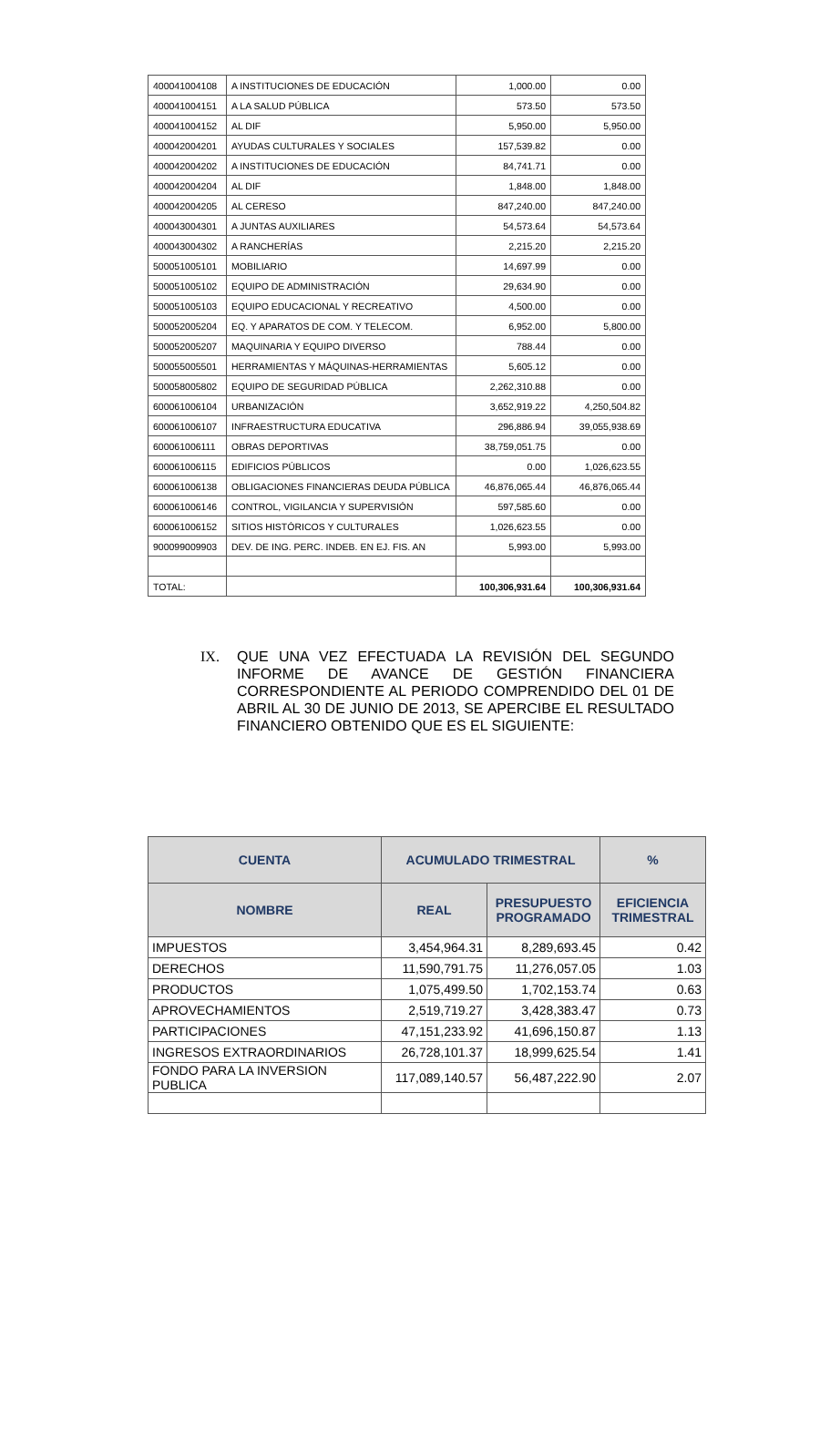| 400041004108 | A INSTITUCIONES DE EDUCACIÓN | 1,000.00 | 0.00 |
| 400041004151 | A LA SALUD PÚBLICA | 573.50 | 573.50 |
| 400041004152 | AL DIF | 5,950.00 | 5,950.00 |
| 400042004201 | AYUDAS CULTURALES Y SOCIALES | 157,539.82 | 0.00 |
| 400042004202 | A INSTITUCIONES DE EDUCACIÓN | 84,741.71 | 0.00 |
| 400042004204 | AL DIF | 1,848.00 | 1,848.00 |
| 400042004205 | AL CERESO | 847,240.00 | 847,240.00 |
| 400043004301 | A JUNTAS AUXILIARES | 54,573.64 | 54,573.64 |
| 400043004302 | A RANCHERÍAS | 2,215.20 | 2,215.20 |
| 500051005101 | MOBILIARIO | 14,697.99 | 0.00 |
| 500051005102 | EQUIPO DE ADMINISTRACIÓN | 29,634.90 | 0.00 |
| 500051005103 | EQUIPO EDUCACIONAL Y RECREATIVO | 4,500.00 | 0.00 |
| 500052005204 | EQ. Y APARATOS DE COM. Y TELECOM. | 6,952.00 | 5,800.00 |
| 500052005207 | MAQUINARIA Y EQUIPO DIVERSO | 788.44 | 0.00 |
| 500055005501 | HERRAMIENTAS Y MÁQUINAS-HERRAMIENTAS | 5,605.12 | 0.00 |
| 500058005802 | EQUIPO DE SEGURIDAD PÚBLICA | 2,262,310.88 | 0.00 |
| 600061006104 | URBANIZACIÓN | 3,652,919.22 | 4,250,504.82 |
| 600061006107 | INFRAESTRUCTURA EDUCATIVA | 296,886.94 | 39,055,938.69 |
| 600061006111 | OBRAS DEPORTIVAS | 38,759,051.75 | 0.00 |
| 600061006115 | EDIFICIOS PÚBLICOS | 0.00 | 1,026,623.55 |
| 600061006138 | OBLIGACIONES FINANCIERAS DEUDA PÚBLICA | 46,876,065.44 | 46,876,065.44 |
| 600061006146 | CONTROL, VIGILANCIA Y SUPERVISIÓN | 597,585.60 | 0.00 |
| 600061006152 | SITIOS HISTÓRICOS Y CULTURALES | 1,026,623.55 | 0.00 |
| 900099009903 | DEV. DE ING. PERC. INDEB. EN EJ. FIS. AN | 5,993.00 | 5,993.00 |
| TOTAL: | | 100,306,931.64 | 100,306,931.64 |
IX. QUE UNA VEZ EFECTUADA LA REVISIÓN DEL SEGUNDO INFORME DE AVANCE DE GESTIÓN FINANCIERA CORRESPONDIENTE AL PERIODO COMPRENDIDO DEL 01 DE ABRIL AL 30 DE JUNIO DE 2013, SE APERCIBE EL RESULTADO FINANCIERO OBTENIDO QUE ES EL SIGUIENTE:
| CUENTA | ACUMULADO TRIMESTRAL | | % |
| --- | --- | --- | --- |
| NOMBRE | REAL | PRESUPUESTO PROGRAMADO | EFICIENCIA TRIMESTRAL |
| IMPUESTOS | 3,454,964.31 | 8,289,693.45 | 0.42 |
| DERECHOS | 11,590,791.75 | 11,276,057.05 | 1.03 |
| PRODUCTOS | 1,075,499.50 | 1,702,153.74 | 0.63 |
| APROVECHAMIENTOS | 2,519,719.27 | 3,428,383.47 | 0.73 |
| PARTICIPACIONES | 47,151,233.92 | 41,696,150.87 | 1.13 |
| INGRESOS EXTRAORDINARIOS | 26,728,101.37 | 18,999,625.54 | 1.41 |
| FONDO PARA LA INVERSION PUBLICA | 117,089,140.57 | 56,487,222.90 | 2.07 |